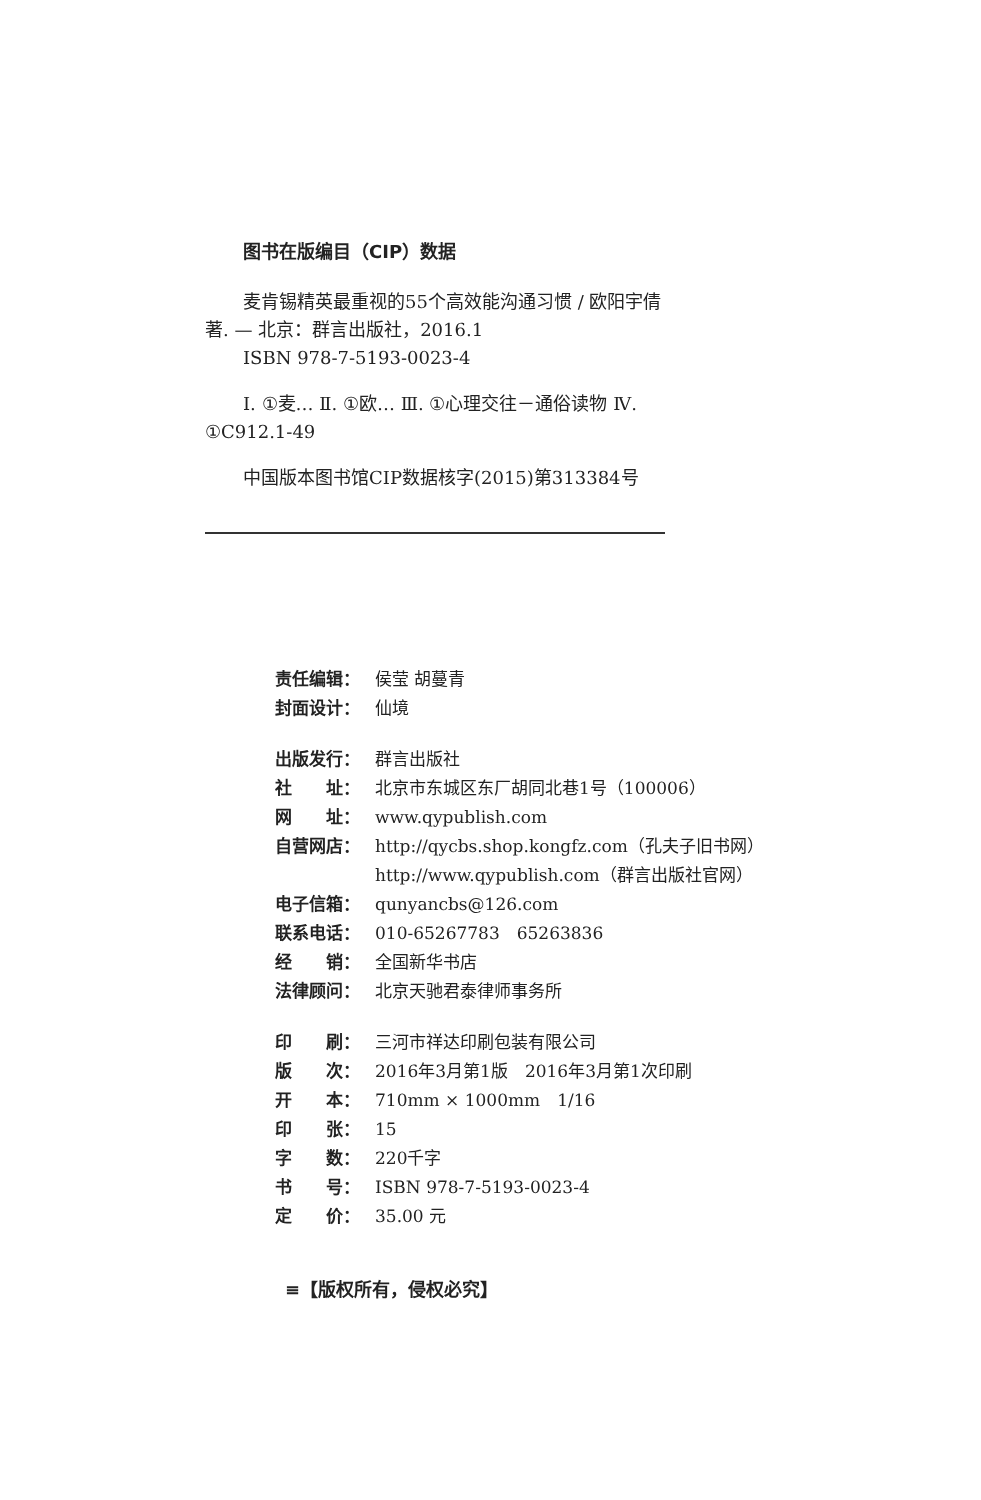图书在版编目（CIP）数据
麦肯锡精英最重视的55个高效能沟通习惯 / 欧阳宇倩著. — 北京：群言出版社，2016.1
ISBN 978-7-5193-0023-4
Ⅰ. ①麦… Ⅱ. ①欧… Ⅲ. ①心理交往－通俗读物 Ⅳ. ①C912.1-49
中国版本图书馆CIP数据核字(2015)第313384号
| 责任编辑： | 侯莹 胡蔓青 |
| 封面设计： | 仙境 |
| 出版发行： | 群言出版社 |
| 社 址： | 北京市东城区东厂胡同北巷1号（100006） |
| 网 址： | www.qypublish.com |
| 自营网店： | http://qycbs.shop.kongfz.com（孔夫子旧书网） http://www.qypublish.com（群言出版社官网） |
| 电子信箱： | qunyancbs@126.com |
| 联系电话： | 010-65267783 65263836 |
| 经 销： | 全国新华书店 |
| 法律顾问： | 北京天驰君泰律师事务所 |
| 印 刷： | 三河市祥达印刷包装有限公司 |
| 版 次： | 2016年3月第1版 2016年3月第1次印刷 |
| 开 本： | 710mm × 1000mm 1/16 |
| 印 张： | 15 |
| 字 数： | 220千字 |
| 书 号： | ISBN 978-7-5193-0023-4 |
| 定 价： | 35.00 元 |
≡【版权所有，侵权必究】